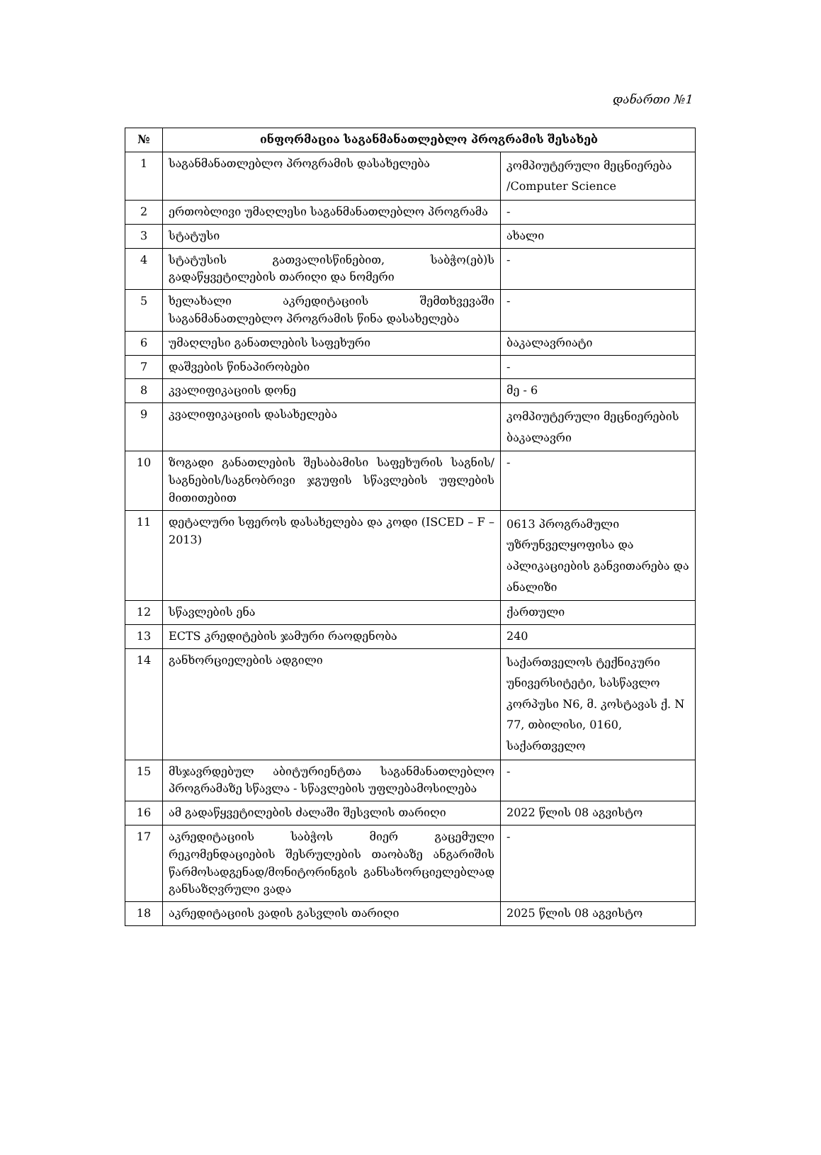დანართი №1
| № | ინფორმაცია საგანმანათლებლო პროგრამის შესახებ | |
| --- | --- | --- |
| 1 | საგანმანათლებლო პროგრამის დასახელება | კომპიუტერული მეცნიერება /Computer Science |
| 2 | ერთობლივი უმაღლესი საგანმანათლებლო პროგრამა | - |
| 3 | სტატუსი | ახალი |
| 4 | სტატუსის გათვალისწინებით, საბჭო(ებ)ს გადაწყვეტილების თარიღი და ნომერი | - |
| 5 | ხელახალი აკრედიტაციის შემთხვევაში საგანმანათლებლო პროგრამის წინა დასახელება | - |
| 6 | უმაღლესი განათლების საფეხური | ბაკალავრიატი |
| 7 | დაშვების წინაპირობები | - |
| 8 | კვალიფიკაციის დონე | მე - 6 |
| 9 | კვალიფიკაციის დასახელება | კომპიუტერული მეცნიერების ბაკალავრი |
| 10 | ზოგადი განათლების შესაბამისი საფეხურის საგნის/საგნების/საგნობრივი ჯგუფის სწავლების უფლების მითითებით | - |
| 11 | დეტალური სფეროს დასახელება და კოდი (ISCED – F – 2013) | 0613 პროგრამული უზრუნველყოფისა და აპლიკაციების განვითარება და ანალიზი |
| 12 | სწავლების ენა | ქართული |
| 13 | ECTS კრედიტების ჯამური რაოდენობა | 240 |
| 14 | განხორციელების ადგილი | საქართველოს ტექნიკური უნივერსიტეტი, სასწავლო კორპუსი N6, მ. კოსტავას ქ. N 77, თბილისი, 0160, საქართველო |
| 15 | მსჯავრდებულ აბიტურიენტთა საგანმანათლებლო პროგრამაზე სწავლა - სწავლების უფლებამოსილება | - |
| 16 | ამ გადაწყვეტილების ძალაში შესვლის თარიღი | 2022 წლის 08 აგვისტო |
| 17 | აკრედიტაციის საბჭოს მიერ გაცემული რეკომენდაციების შესრულების თაობაზე ანგარიშის წარმოსადგენად/მონიტორინგის განსახორციელებლად განსაზღვრული ვადა | - |
| 18 | აკრედიტაციის ვადის გასვლის თარიღი | 2025 წლის 08 აგვისტო |